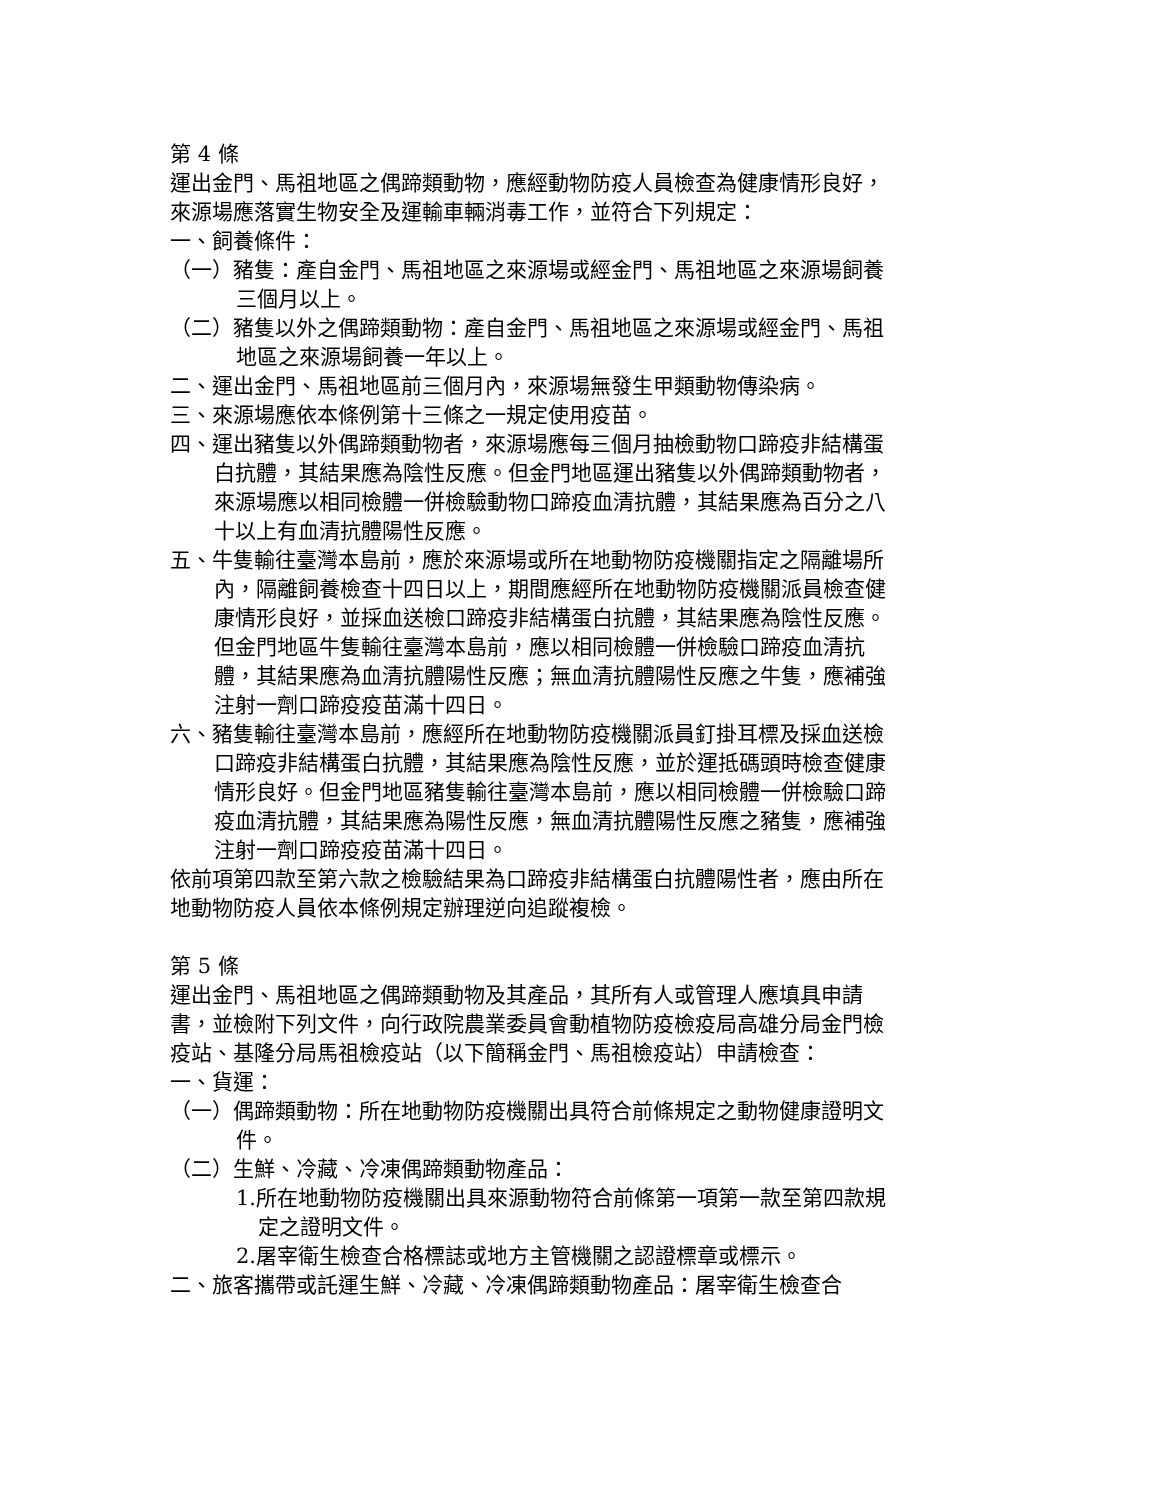第 4 條
運出金門、馬祖地區之偶蹄類動物，應經動物防疫人員檢查為健康情形良好，來源場應落實生物安全及運輸車輛消毒工作，並符合下列規定：
一、飼養條件：
（一）豬隻：產自金門、馬祖地區之來源場或經金門、馬祖地區之來源場飼養三個月以上。
（二）豬隻以外之偶蹄類動物：產自金門、馬祖地區之來源場或經金門、馬祖地區之來源場飼養一年以上。
二、運出金門、馬祖地區前三個月內，來源場無發生甲類動物傳染病。
三、來源場應依本條例第十三條之一規定使用疫苗。
四、運出豬隻以外偶蹄類動物者，來源場應每三個月抽檢動物口蹄疫非結構蛋白抗體，其結果應為陰性反應。但金門地區運出豬隻以外偶蹄類動物者，來源場應以相同檢體一併檢驗動物口蹄疫血清抗體，其結果應為百分之八十以上有血清抗體陽性反應。
五、牛隻輸往臺灣本島前，應於來源場或所在地動物防疫機關指定之隔離場所內，隔離飼養檢查十四日以上，期間應經所在地動物防疫機關派員檢查健康情形良好，並採血送檢口蹄疫非結構蛋白抗體，其結果應為陰性反應。但金門地區牛隻輸往臺灣本島前，應以相同檢體一併檢驗口蹄疫血清抗體，其結果應為血清抗體陽性反應；無血清抗體陽性反應之牛隻，應補強注射一劑口蹄疫疫苗滿十四日。
六、豬隻輸往臺灣本島前，應經所在地動物防疫機關派員釘掛耳標及採血送檢口蹄疫非結構蛋白抗體，其結果應為陰性反應，並於運抵碼頭時檢查健康情形良好。但金門地區豬隻輸往臺灣本島前，應以相同檢體一併檢驗口蹄疫血清抗體，其結果應為陽性反應，無血清抗體陽性反應之豬隻，應補強注射一劑口蹄疫疫苗滿十四日。
依前項第四款至第六款之檢驗結果為口蹄疫非結構蛋白抗體陽性者，應由所在地動物防疫人員依本條例規定辦理逆向追蹤複檢。
第 5 條
運出金門、馬祖地區之偶蹄類動物及其產品，其所有人或管理人應填具申請書，並檢附下列文件，向行政院農業委員會動植物防疫檢疫局高雄分局金門檢疫站、基隆分局馬祖檢疫站（以下簡稱金門、馬祖檢疫站）申請檢查：
一、貨運：
（一）偶蹄類動物：所在地動物防疫機關出具符合前條規定之動物健康證明文件。
（二）生鮮、冷藏、冷凍偶蹄類動物產品：
1.所在地動物防疫機關出具來源動物符合前條第一項第一款至第四款規定之證明文件。
2.屠宰衛生檢查合格標誌或地方主管機關之認證標章或標示。
二、旅客攜帶或託運生鮮、冷藏、冷凍偶蹄類動物產品：屠宰衛生檢查合